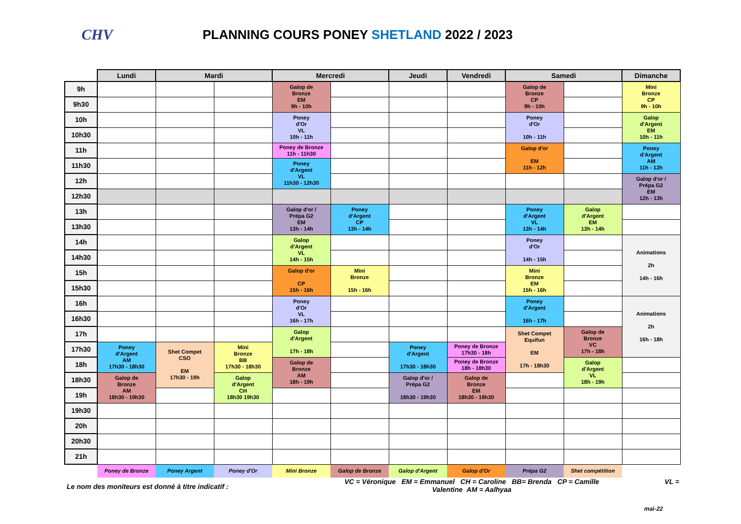CHV
PLANNING COURS PONEY SHETLAND 2022 / 2023
| | Lundi | Mardi | | Mercredi | | Jeudi | Vendredi | Samedi | | Dimanche |
| --- | --- | --- | --- | --- | --- | --- | --- | --- | --- | --- |
| 9h | | | | Galop de Bronze EM 9h - 10h | | | | Galop de Bronze CP 9h - 10h | | Mini Bronze CP 9h - 10h |
| 9h30 | | | | | | | | | | |
| 10h | | | | Poney d'Or VL 10h - 11h | | | | Poney d'Or 10h - 11h | | Galop d'Argent EM 10h - 11h |
| 10h30 | | | | | | | | | | |
| 11h | | | | Poney de Bronze 11h - 11h30 | | | | Galop d'or EM 11h - 12h | | Poney d'Argent AM 11h - 12h |
| 11h30 | | | | Poney d'Argent VL 11h30 - 12h30 | | | | | | |
| 12h | | | | | | | | | | Galop d'or / Prépa G2 EM 12h - 13h |
| 12h30 | | | | | | | | | | |
| 13h | | | | Galop d'or / Prépa G2 EM 13h - 14h | Poney d'Argent CP 13h - 14h | | | Poney d'Argent VL 13h - 14h | Galop d'Argent EM 13h - 14h | |
| 13h30 | | | | | | | | | | |
| 14h | | | | Galop d'Argent VL 14h - 15h | | | | Poney d'Or 14h - 15h | | Animations 2h 14h - 16h |
| 14h30 | | | | | | | | | | |
| 15h | | | | Galop d'or CP 15h - 16h | Mini Bronze 15h - 16h | | | Mini Bronze EM 15h - 16h | | |
| 15h30 | | | | | | | | | | |
| 16h | | | | Poney d'Or VL 16h - 17h | | | | Poney d'Argent 16h - 17h | | Animations 2h 16h - 18h |
| 16h30 | | | | | | | | | | |
| 17h | | | | Galop d'Argent 17h - 18h | | | | Shet Compet Equifun EM 17h - 18h30 | Galop de Bronze VC 17h - 18h | |
| 17h30 | Poney d'Argent AM 17h30 - 18h30 | Shet Compet CSO EM 17h30 - 19h | Mini Bronze BB 17h30 - 18h30 | | | Poney d'Argent 17h30 - 18h30 | Poney de Bronze 17h30 - 18h | | | |
| 18h | | | | Galop de Bronze AM 18h - 19h | | | Poney de Bronze 18h - 18h30 | | Galop d'Argent VL 18h - 19h | |
| 18h30 | Galop de Bronze AM 18h30 - 19h30 | | Galop d'Argent CH 18h30 19h30 | | | Galop d'or / Prépa G2 18h30 - 19h30 | Galop de Bronze EM 18h30 - 19h30 | | | |
| 19h | | | | | | | | | | |
| 19h30 | | | | | | | | | | |
| 20h | | | | | | | | | | |
| 20h30 | | | | | | | | | | |
| 21h | | | | | | | | | | |
| | Poney de Bronze | Poney Argent | Poney d'Or | Mini Bronze | Galop de Bronze | Galop d'Argent | Galop d'Or | Prépa G2 | Shet compétition | |
Le nom des moniteurs est donné à titre indicatif :
VC = Véronique EM = Emmanuel CH = Caroline BB= Brenda CP = Camille
Valentine AM = Aalhyaa
VL =
mai-22